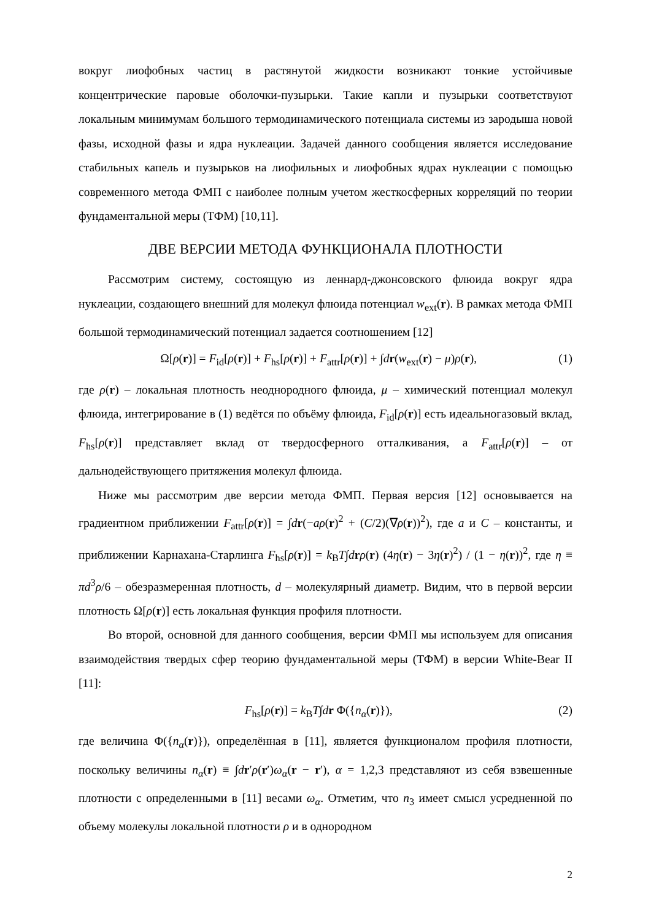вокруг лиофобных частиц в растянутой жидкости возникают тонкие устойчивые концентрические паровые оболочки-пузырьки. Такие капли и пузырьки соответствуют локальным минимумам большого термодинамического потенциала системы из зародыша новой фазы, исходной фазы и ядра нуклеации. Задачей данного сообщения является исследование стабильных капель и пузырьков на лиофильных и лиофобных ядрах нуклеации с помощью современного метода ФМП с наиболее полным учетом жесткосферных корреляций по теории фундаментальной меры (ТФМ) [10,11].
ДВЕ ВЕРСИИ МЕТОДА ФУНКЦИОНАЛА ПЛОТНОСТИ
Рассмотрим систему, состоящую из леннард-джонсовского флюида вокруг ядра нуклеации, создающего внешний для молекул флюида потенциал w<sub>ext</sub>(r). В рамках метода ФМП большой термодинамический потенциал задается соотношением [12]
Ω[ρ(r)] = F<sub>id</sub>[ρ(r)] + F<sub>hs</sub>[ρ(r)] + F<sub>attr</sub>[ρ(r)] + ∫dr(w<sub>ext</sub>(r) − μ)ρ(r), (1)
где ρ(r) – локальная плотность неоднородного флюида, μ – химический потенциал молекул флюида, интегрирование в (1) ведётся по объёму флюида, F<sub>id</sub>[ρ(r)] есть идеальногазовый вклад, F<sub>hs</sub>[ρ(r)] представляет вклад от твердосферного отталкивания, а F<sub>attr</sub>[ρ(r)] – от дальнодействующего притяжения молекул флюида.
Ниже мы рассмотрим две версии метода ФМП. Первая версия [12] основывается на градиентном приближении F<sub>attr</sub>[ρ(r)] = ∫dr(−aρ(r)<sup>2</sup> + (C/2)(∇ρ(r))<sup>2</sup>), где a и C – константы, и приближении Карнахана-Старлинга F<sub>hs</sub>[ρ(r)] = k<sub>B</sub>T∫drρ(r) (4η(r) − 3η(r)<sup>2</sup>) / (1 − η(r))<sup>2</sup>, где η ≡ πd<sup>3</sup>ρ/6 – обезразмеренная плотность, d – молекулярный диаметр. Видим, что в первой версии плотность Ω[ρ(r)] есть локальная функция профиля плотности.
Во второй, основной для данного сообщения, версии ФМП мы используем для описания взаимодействия твердых сфер теорию фундаментальной меры (ТФМ) в версии White-Bear II [11]:
F<sub>hs</sub>[ρ(r)] = k<sub>B</sub>T∫dr Φ({n<sub>α</sub>(r)}), (2)
где величина Φ({n<sub>α</sub>(r)}), определённая в [11], является функционалом профиля плотности, поскольку величины n<sub>α</sub>(r) ≡ ∫dr′ρ(r′)ω<sub>α</sub>(r − r′), α = 1,2,3 представляют из себя взвешенные плотности с определенными в [11] весами ω<sub>α</sub>. Отметим, что n<sub>3</sub> имеет смысл усредненной по объему молекулы локальной плотности ρ и в однородном
2